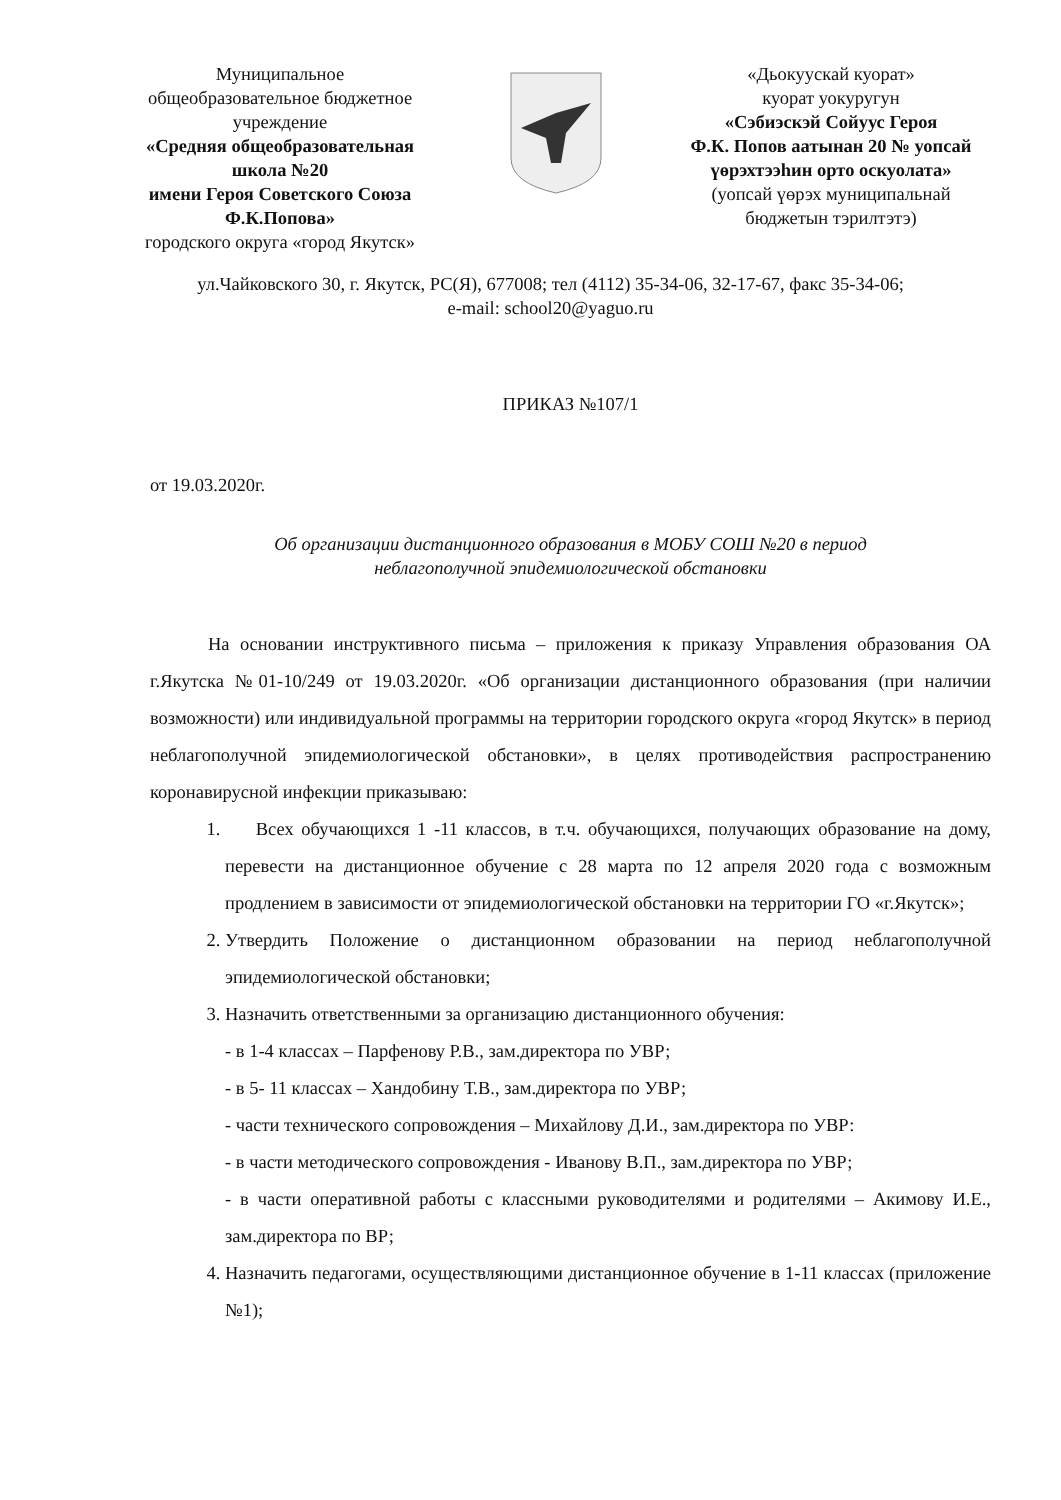Муниципальное
общеобразовательное бюджетное
учреждение
«Средняя общеобразовательная
школа №20
имени Героя Советского Союза
Ф.К.Попова»
городского округа «город Якутск»
«Дьокуускай куорат»
куорат уокуругун
«Сэбиэскэй Сойуус Героя
Ф.К. Попов аатынан 20 № уопсай
үөрэхтээһин орто оскуолата»
(уопсай үөрэх муниципальнай
бюджетын тэрилтэтэ)
ул.Чайковского 30, г. Якутск, РС(Я), 677008; тел (4112) 35-34-06, 32-17-67, факс 35-34-06;
e-mail: school20@yaguo.ru
ПРИКАЗ №107/1
от 19.03.2020г.
Об организации дистанционного образования в МОБУ СОШ №20 в период
неблагополучной эпидемиологической обстановки
На основании инструктивного письма – приложения к приказу Управления образования ОА г.Якутска №01-10/249 от 19.03.2020г. «Об организации дистанционного образования (при наличии возможности) или индивидуальной программы на территории городского округа «город Якутск» в период неблагополучной эпидемиологической обстановки», в целях противодействия распространению коронавирусной инфекции приказываю:
1. Всех обучающихся 1 -11 классов, в т.ч. обучающихся, получающих образование на дому, перевести на дистанционное обучение с 28 марта по 12 апреля 2020 года с возможным продлением в зависимости от эпидемиологической обстановки на территории ГО «г.Якутск»;
2. Утвердить Положение о дистанционном образовании на период неблагополучной эпидемиологической обстановки;
3. Назначить ответственными за организацию дистанционного обучения:
- в 1-4 классах – Парфенову Р.В., зам.директора по УВР;
- в 5- 11 классах – Хандобину Т.В., зам.директора по УВР;
- части технического сопровождения – Михайлову Д.И., зам.директора по УВР:
- в части методического сопровождения - Иванову В.П., зам.директора по УВР;
- в части оперативной работы с классными руководителями и родителями – Акимову И.Е., зам.директора по ВР;
4. Назначить педагогами, осуществляющими дистанционное обучение в 1-11 классах (приложение №1);